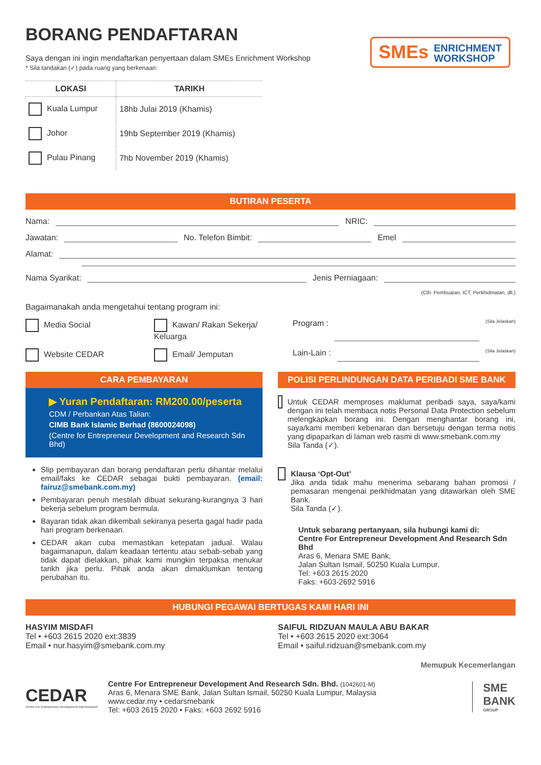BORANG PENDAFTARAN
SMEs ENRICHMENT
WORKSHOP
Saya dengan ini ingin mendaftarkan penyertaan dalam SMEs Enrichment Workshop
* Sila tandakan (✓) pada ruang yang berkenaan:
| LOKASI | TARIKH |
| --- | --- |
| Kuala Lumpur | 18hb Julai 2019 (Khamis) |
| Johor | 19hb September 2019 (Khamis) |
| Pulau Pinang | 7hb November 2019 (Khamis) |
BUTIRAN PESERTA
Nama: NRIC:
Jawatan: No. Telefon Bimbit: Emel
Alamat:
Nama Syarikat: Jenis Perniagaan:
(Cth. Pembuatan, ICT, Perkhidmatan, dll.)
Bagaimanakah anda mengetahui tentang program ini:
Media Social Kawan/ Rakan Sekerja/ Keluarga Program : (Sila Jelaskan)
Website CEDAR Email/ Jemputan Lain-Lain : (Sila Jelaskan)
CARA PEMBAYARAN
▶ Yuran Pendaftaran: RM200.00/peserta
CDM / Perbankan Atas Talian:
CIMB Bank Islamic Berhad (8600024098)
(Centre for Entrepreneur Development and Research Sdn Bhd)
Slip pembayaran dan borang pendaftaran perlu dihantar melalui email/faks ke CEDAR sebagai bukti pembayaran. (email: fairuz@smebank.com.my)
Pembayaran penuh mestilah dibuat sekurang-kurangnya 3 hari bekerja sebelum program bermula.
Bayaran tidak akan dikembali sekiranya peserta gagal hadir pada hari program berkenaan.
CEDAR akan cuba memastikan ketepatan jadual. Walau bagaimanapun, dalam keadaan tertentu atau sebab-sebab yang tidak dapat dielakkan, pihak kami mungkin terpaksa menukar tarikh jika perlu. Pihak anda akan dimaklumkan tentang perubahan itu.
POLISI PERLINDUNGAN DATA PERIBADI SME BANK
Untuk CEDAR memproses maklumat peribadi saya, saya/kami dengan ini telah membaca notis Personal Data Protection sebelum melengkapkan borang ini. Dengan menghantar borang ini, saya/kami memberi kebenaran dan bersetuju dengan terma notis yang dipaparkan di laman web rasmi di www.smebank.com.my
Sila Tanda (✓).
Klausa ‘Opt-Out’
Jika anda tidak mahu menerima sebarang bahan promosi / pemasaran mengenai perkhidmatan yang ditawarkan oleh SME Bank.
Sila Tanda (✓).
Untuk sebarang pertanyaan, sila hubungi kami di:
Centre For Entrepreneur Development And Research Sdn Bhd
Aras 6, Menara SME Bank,
Jalan Sultan Ismail, 50250 Kuala Lumpur.
Tel: +603 2615 2020
Faks: +603-2692 5916
HUBUNGI PEGAWAI BERTUGAS KAMI HARI INI
HASYIM MISDAFI
Tel • +603 2615 2020 ext:3839
Email • nur.hasyim@smebank.com.my
SAIFUL RIDZUAN MAULA ABU BAKAR
Tel • +603 2615 2020 ext:3064
Email • saiful.ridzuan@smebank.com.my
Memupuk Kecemerlangan
CEDAR
Centre For Entrepreneur Development And Research
Centre For Entrepreneur Development And Research Sdn. Bhd. (1042601-M)
Aras 6, Menara SME Bank, Jalan Sultan Ismail, 50250 Kuala Lumpur, Malaysia
www.cedar.my • cedarsmebank
Tel: +603 2615 2020 • Faks: +603 2692 5916
SME
BANK
GROUP